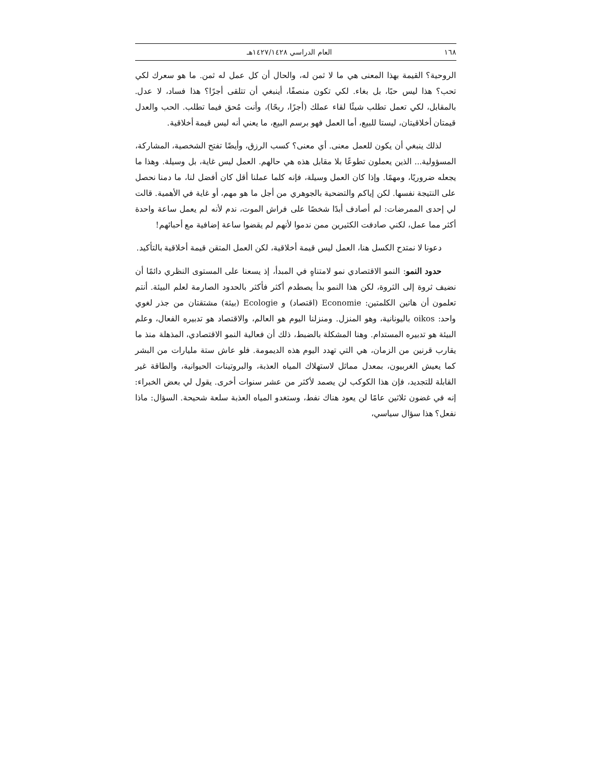١٦٨ العام الدراسي ١٤٢٧/١٤٢٨هـ
الروحية؟ القيمة بهذا المعنى هي ما لا ثمن له، والحال أن كل عمل له ثمن. ما هو سعرك لكي تحب؟ هذا ليس حبًا، بل بغاء. لكي تكون منصفًا، أينبغي أن تتلقى أجرًا؟ هذا فساد، لا عدل. بالمقابل، لكي تعمل تطلب شيئًا لقاء عملك (أجرًا، ربحًا)، وأنت مُحق فيما تطلب. الحب والعدل قيمتان أخلاقيتان، ليستا للبيع، أما العمل فهو برسم البيع، ما يعني أنه ليس قيمة أخلاقية.
لذلك ينبغي أن يكون للعمل معنى. أي معنى؟ كسب الرزق، وأيضًا تفتح الشخصية، المشاركة، المسؤولية... الذين يعملون تطوعًا بلا مقابل هذه هي حالهم. العمل ليس غاية، بل وسيلة. وهذا ما يجعله ضروريًا، ومهمًا. وإذا كان العمل وسيلة، فإنه كلما عملنا أقل كان أفضل لنا، ما دمنا نحصل على النتيجة نفسها. لكن إياكم والتضحية بالجوهري من أجل ما هو مهم، أو غاية في الأهمية. قالت لي إحدى الممرضات: لم أصادف أبدًا شخصًا على فراش الموت، ندم لأنه لم يعمل ساعة واحدة أكثر مما عمل، لكني صادفت الكثيرين ممن ندموا لأنهم لم يقضوا ساعة إضافية مع أحبائهم!
دعونا لا نمتدح الكسل هنا، العمل ليس قيمة أخلاقية، لكن العمل المتقن قيمة أخلاقية بالتأكيد.
حدود النمو: النمو الاقتصادي نمو لامتناهٍ في المبدأ، إذ يسعنا على المستوى النظري دائمًا أن نضيف ثروة إلى الثروة، لكن هذا النمو بدأ يصطدم أكثر فأكثر بالحدود الصارمة لعلم البيئة. أنتم تعلمون أن هاتين الكلمتين: Economie (اقتصاد) و Ecologie (بيئة) مشتقتان من جذر لغوي واحد: oikos باليونانية، وهو المنزل. ومنزلنا اليوم هو العالم، والاقتصاد هو تدبيره الفعال، وعلم البيئة هو تدبيره المستدام. وهنا المشكلة بالضبط، ذلك أن فعالية النمو الاقتصادي، المذهلة منذ ما يقارب قرنين من الزمان، هي التي تهدد اليوم هذه الديمومة. فلو عاش ستة مليارات من البشر كما يعيش الغربيون، بمعدل مماثل لاستهلاك المياه العذبة، والبروتينات الحيوانية، والطاقة غير القابلة للتجديد، فإن هذا الكوكب لن يصمد لأكثر من عشر سنوات أخرى. يقول لي بعض الخبراء: إنه في غضون ثلاثين عامًا لن يعود هناك نفط، وستغدو المياه العذبة سلعة شحيحة. السؤال: ماذا نفعل؟ هذا سؤال سياسي،